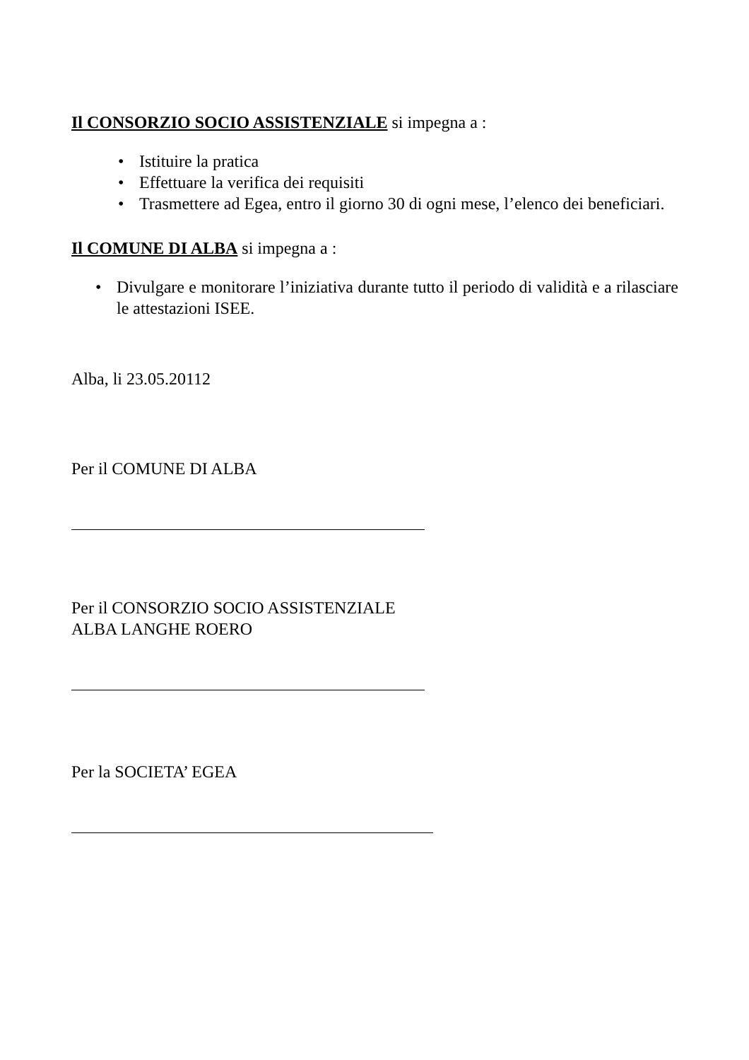Il CONSORZIO SOCIO ASSISTENZIALE si impegna a :
• Istituire la pratica
• Effettuare la verifica dei requisiti
• Trasmettere ad Egea, entro il giorno 30 di ogni mese, l’elenco dei beneficiari.
Il COMUNE DI ALBA si impegna a :
• Divulgare e monitorare l’iniziativa durante tutto il periodo di validità e a rilasciare le attestazioni ISEE.
Alba, li 23.05.20112
Per il COMUNE DI ALBA
Per il CONSORZIO SOCIO ASSISTENZIALE
ALBA LANGHE ROERO
Per la SOCIETA’ EGEA